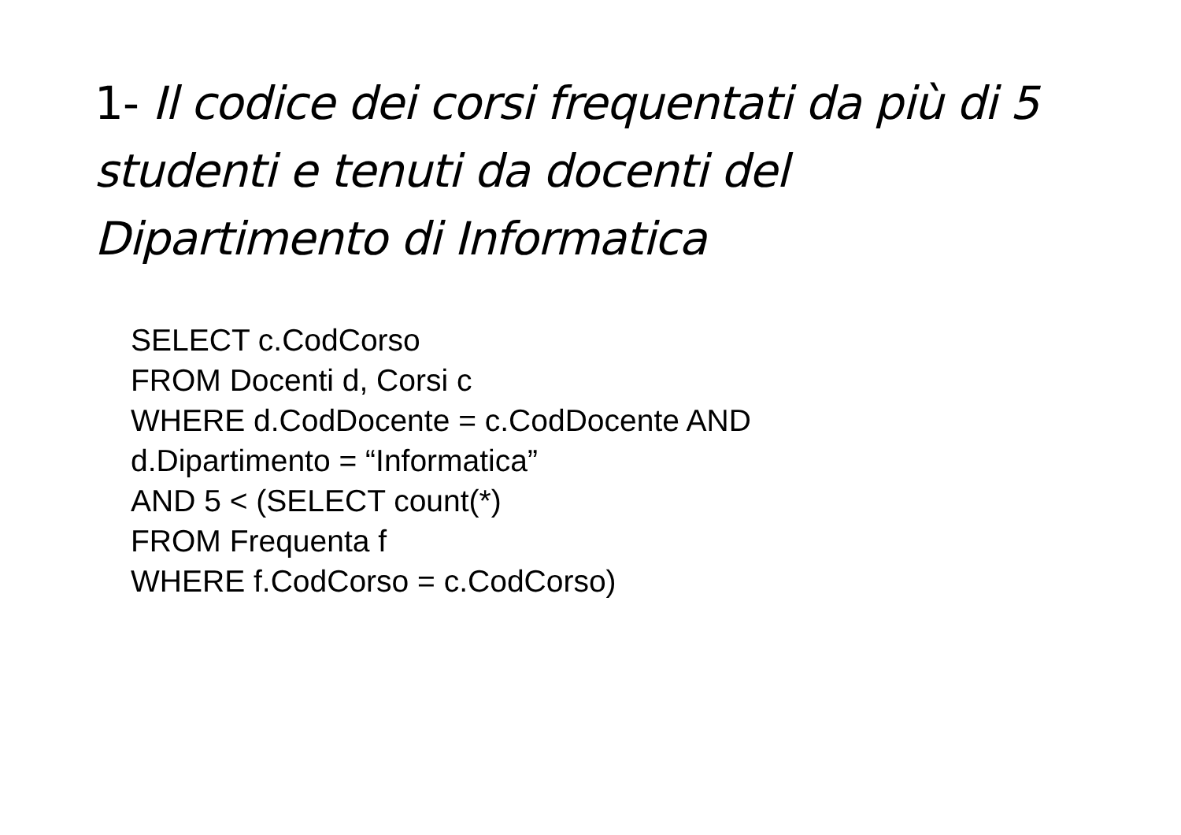1- Il codice dei corsi frequentati da più di 5 studenti e tenuti da docenti del Dipartimento di Informatica
SELECT c.CodCorso
FROM Docenti d, Corsi c
WHERE d.CodDocente = c.CodDocente AND
d.Dipartimento = “Informatica”
AND 5 < (SELECT count(*)
FROM Frequenta f
WHERE f.CodCorso = c.CodCorso)